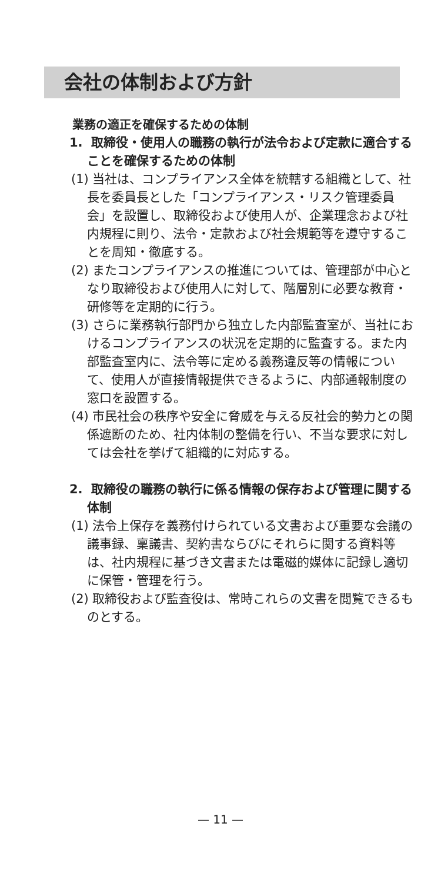会社の体制および方針
業務の適正を確保するための体制
1. 取締役・使用人の職務の執行が法令および定款に適合することを確保するための体制
(1) 当社は、コンプライアンス全体を統轄する組織として、社長を委員長とした「コンプライアンス・リスク管理委員会」を設置し、取締役および使用人が、企業理念および社内規程に則り、法令・定款および社会規範等を遵守することを周知・徹底する。
(2) またコンプライアンスの推進については、管理部が中心となり取締役および使用人に対して、階層別に必要な教育・研修等を定期的に行う。
(3) さらに業務執行部門から独立した内部監査室が、当社におけるコンプライアンスの状況を定期的に監査する。また内部監査室内に、法令等に定める義務違反等の情報について、使用人が直接情報提供できるように、内部通報制度の窓口を設置する。
(4) 市民社会の秩序や安全に脅威を与える反社会的勢力との関係遮断のため、社内体制の整備を行い、不当な要求に対しては会社を挙げて組織的に対応する。
2. 取締役の職務の執行に係る情報の保存および管理に関する体制
(1) 法令上保存を義務付けられている文書および重要な会議の議事録、稟議書、契約書ならびにそれらに関する資料等は、社内規程に基づき文書または電磁的媒体に記録し適切に保管・管理を行う。
(2) 取締役および監査役は、常時これらの文書を閲覧できるものとする。
— 11 —